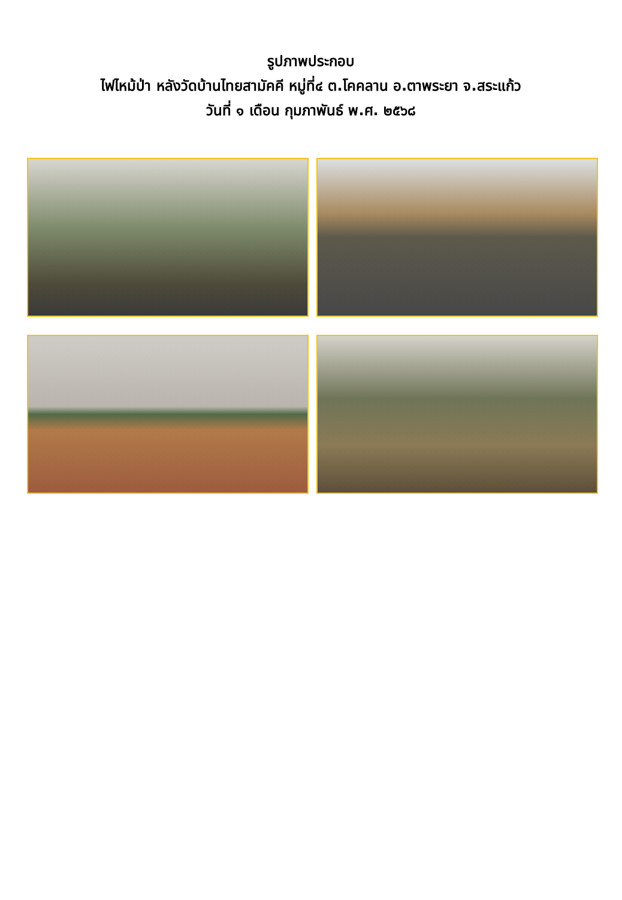รูปภาพประกอบ
ไฟไหม้ป่า หลังวัดบ้านไทยสามัคคี หมู่ที่๔ ต.โคคลาน อ.ตาพระยา จ.สระแก้ว
วันที่ ๑ เดือน กุมภาพันธ์ พ.ศ. ๒๕๖๘